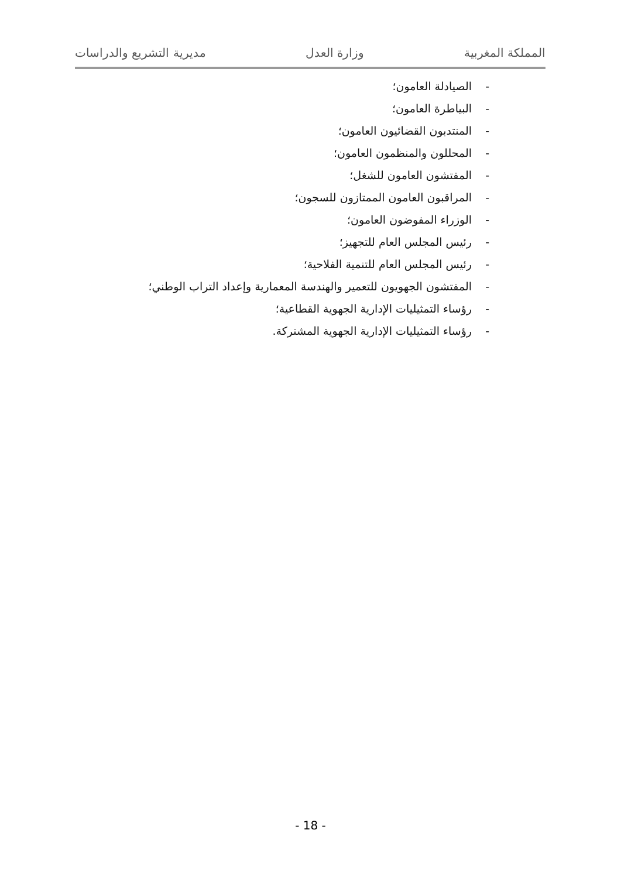المملكة المغربية وزارة العدل مديرية التشريع والدراسات
- الصيادلة العامون؛
- البياطرة العامون؛
- المنتدبون القضائيون العامون؛
- المحللون والمنظمون العامون؛
- المفتشون العامون للشغل؛
- المراقبون العامون الممتازون للسجون؛
- الوزراء المفوضون العامون؛
- رئيس المجلس العام للتجهيز؛
- رئيس المجلس العام للتنمية الفلاحية؛
- المفتشون الجهويون للتعمير والهندسة المعمارية وإعداد التراب الوطني؛
- رؤساء التمثيليات الإدارية الجهوية القطاعية؛
- رؤساء التمثيليات الإدارية الجهوية المشتركة.
- 18 -